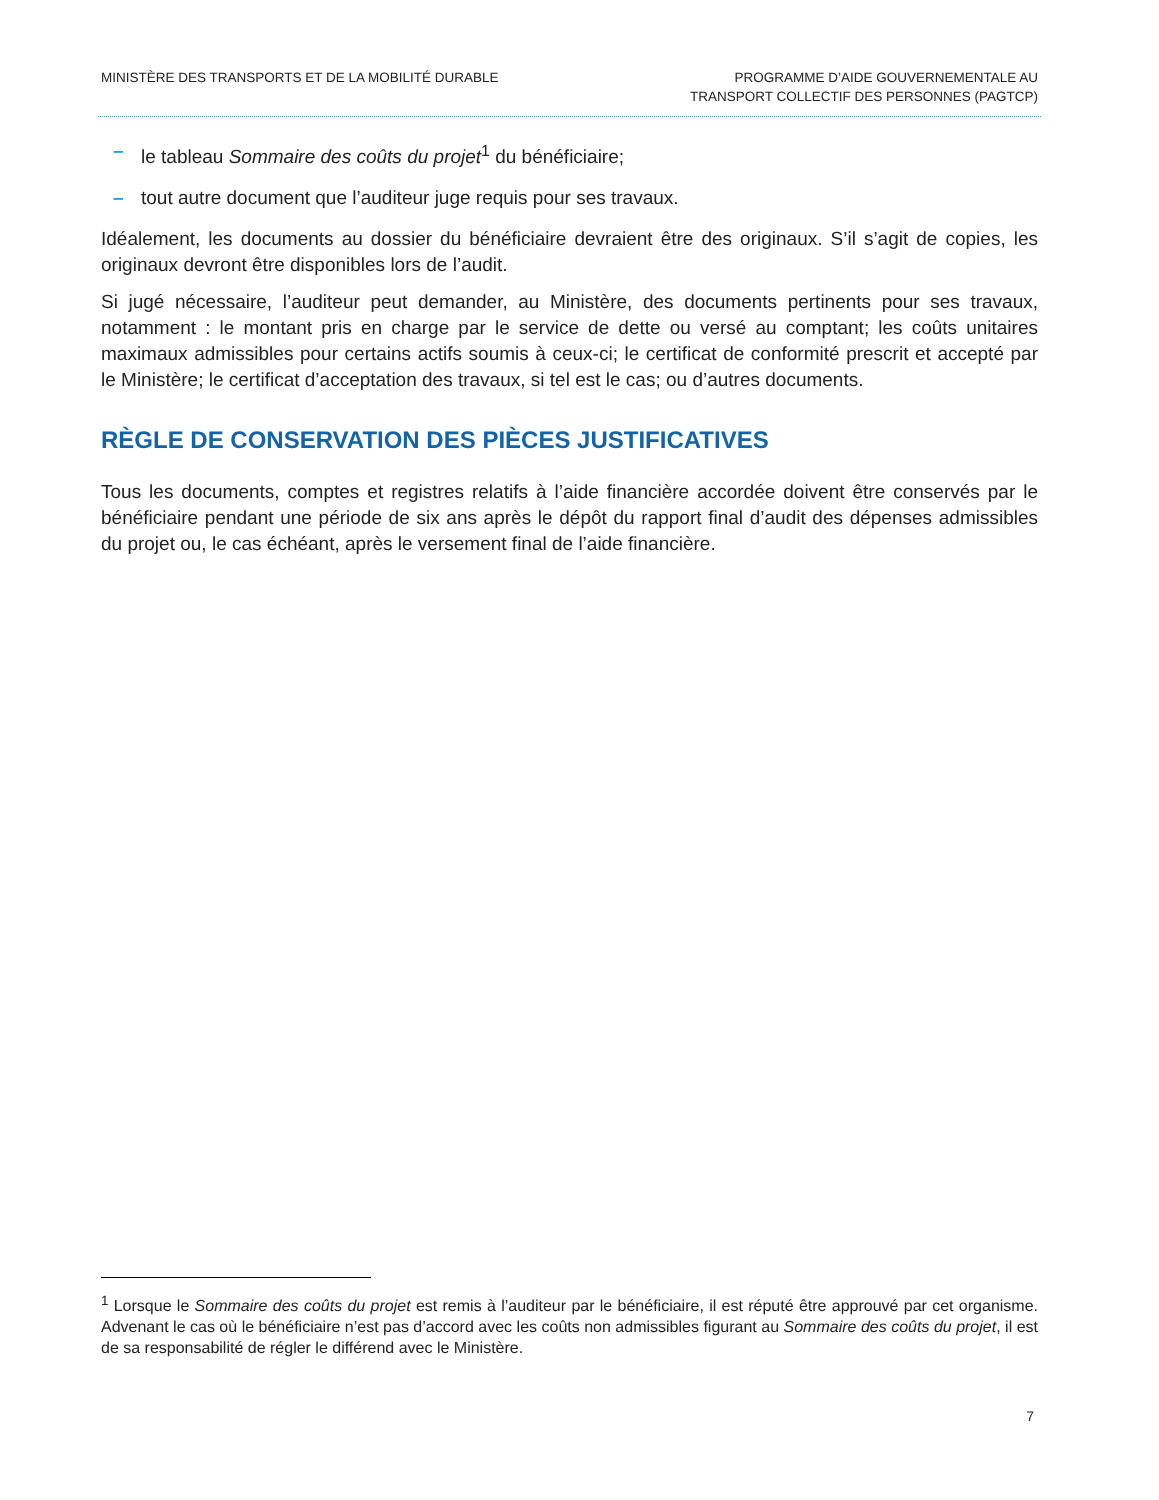MINISTÈRE DES TRANSPORTS ET DE LA MOBILITÉ DURABLE
PROGRAMME D’AIDE GOUVERNEMENTALE AU
TRANSPORT COLLECTIF DES PERSONNES (PAGTCP)
– le tableau Sommaire des coûts du projet<sup>1</sup> du bénéficiaire;
– tout autre document que l’auditeur juge requis pour ses travaux.
Idéalement, les documents au dossier du bénéficiaire devraient être des originaux. S’il s’agit de copies, les originaux devront être disponibles lors de l’audit.
Si jugé nécessaire, l’auditeur peut demander, au Ministère, des documents pertinents pour ses travaux, notamment : le montant pris en charge par le service de dette ou versé au comptant; les coûts unitaires maximaux admissibles pour certains actifs soumis à ceux-ci; le certificat de conformité prescrit et accepté par le Ministère; le certificat d’acceptation des travaux, si tel est le cas; ou d’autres documents.
RÈGLE DE CONSERVATION DES PIÈCES JUSTIFICATIVES
Tous les documents, comptes et registres relatifs à l’aide financière accordée doivent être conservés par le bénéficiaire pendant une période de six ans après le dépôt du rapport final d’audit des dépenses admissibles du projet ou, le cas échéant, après le versement final de l’aide financière.
<sup>1</sup> Lorsque le Sommaire des coûts du projet est remis à l’auditeur par le bénéficiaire, il est réputé être approuvé par cet organisme. Advenant le cas où le bénéficiaire n’est pas d’accord avec les coûts non admissibles figurant au Sommaire des coûts du projet, il est de sa responsabilité de régler le différend avec le Ministère.
7